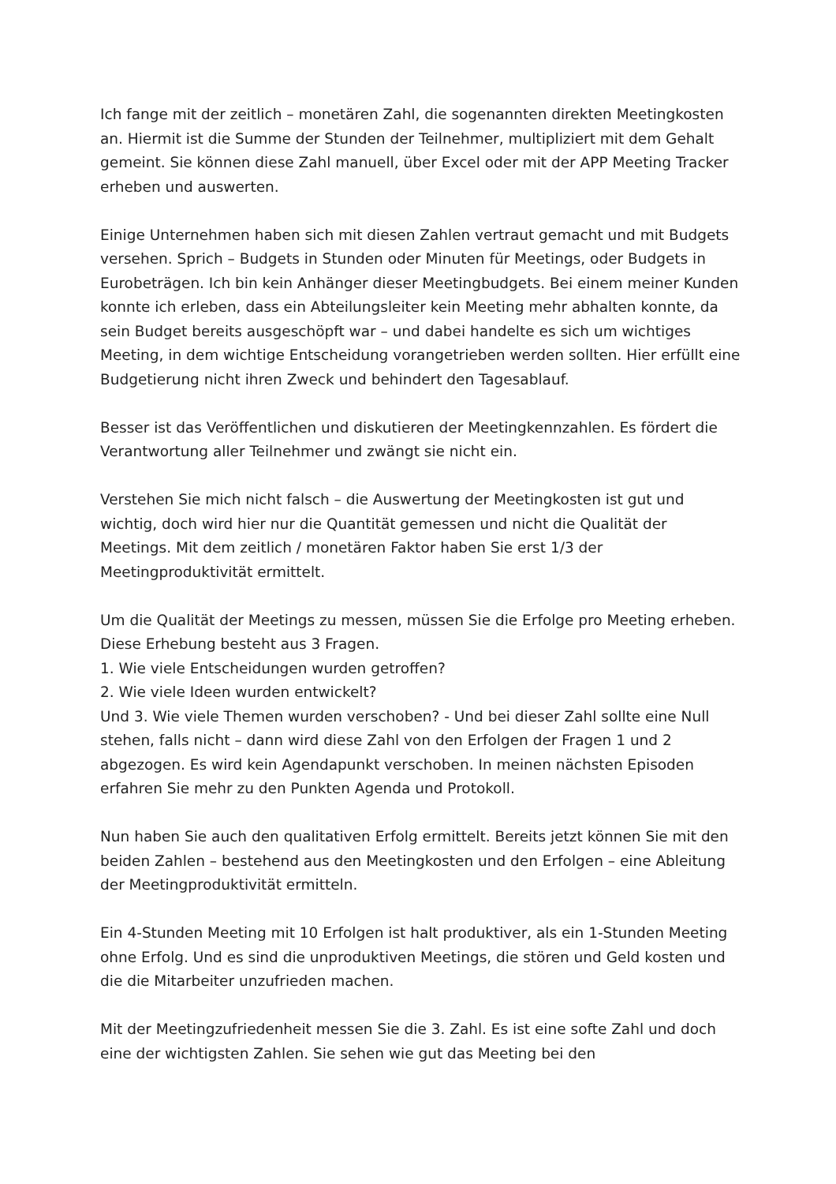Ich fange mit der zeitlich – monetären Zahl, die sogenannten direkten Meetingkosten an. Hiermit ist die Summe der Stunden der Teilnehmer, multipliziert mit dem Gehalt gemeint. Sie können diese Zahl manuell, über Excel oder mit der APP Meeting Tracker erheben und auswerten.
Einige Unternehmen haben sich mit diesen Zahlen vertraut gemacht und mit Budgets versehen. Sprich – Budgets in Stunden oder Minuten für Meetings, oder Budgets in Eurobeträgen. Ich bin kein Anhänger dieser Meetingbudgets. Bei einem meiner Kunden konnte ich erleben, dass ein Abteilungsleiter kein Meeting mehr abhalten konnte, da sein Budget bereits ausgeschöpft war – und dabei handelte es sich um wichtiges Meeting, in dem wichtige Entscheidung vorangetrieben werden sollten. Hier erfüllt eine Budgetierung nicht ihren Zweck und behindert den Tagesablauf.
Besser ist das Veröffentlichen und diskutieren der Meetingkennzahlen. Es fördert die Verantwortung aller Teilnehmer und zwängt sie nicht ein.
Verstehen Sie mich nicht falsch – die Auswertung der Meetingkosten ist gut und wichtig, doch wird hier nur die Quantität gemessen und nicht die Qualität der Meetings. Mit dem zeitlich / monetären Faktor haben Sie erst 1/3 der Meetingproduktivität ermittelt.
Um die Qualität der Meetings zu messen, müssen Sie die Erfolge pro Meeting erheben. Diese Erhebung besteht aus 3 Fragen.
1. Wie viele Entscheidungen wurden getroffen?
2. Wie viele Ideen wurden entwickelt?
Und 3. Wie viele Themen wurden verschoben? - Und bei dieser Zahl sollte eine Null stehen, falls nicht – dann wird diese Zahl von den Erfolgen der Fragen 1 und 2 abgezogen. Es wird kein Agendapunkt verschoben. In meinen nächsten Episoden erfahren Sie mehr zu den Punkten Agenda und Protokoll.
Nun haben Sie auch den qualitativen Erfolg ermittelt. Bereits jetzt können Sie mit den beiden Zahlen – bestehend aus den Meetingkosten und den Erfolgen – eine Ableitung der Meetingproduktivität ermitteln.
Ein 4-Stunden Meeting mit 10 Erfolgen ist halt produktiver, als ein 1-Stunden Meeting ohne Erfolg. Und es sind die unproduktiven Meetings, die stören und Geld kosten und die die Mitarbeiter unzufrieden machen.
Mit der Meetingzufriedenheit messen Sie die 3. Zahl. Es ist eine softe Zahl und doch eine der wichtigsten Zahlen. Sie sehen wie gut das Meeting bei den